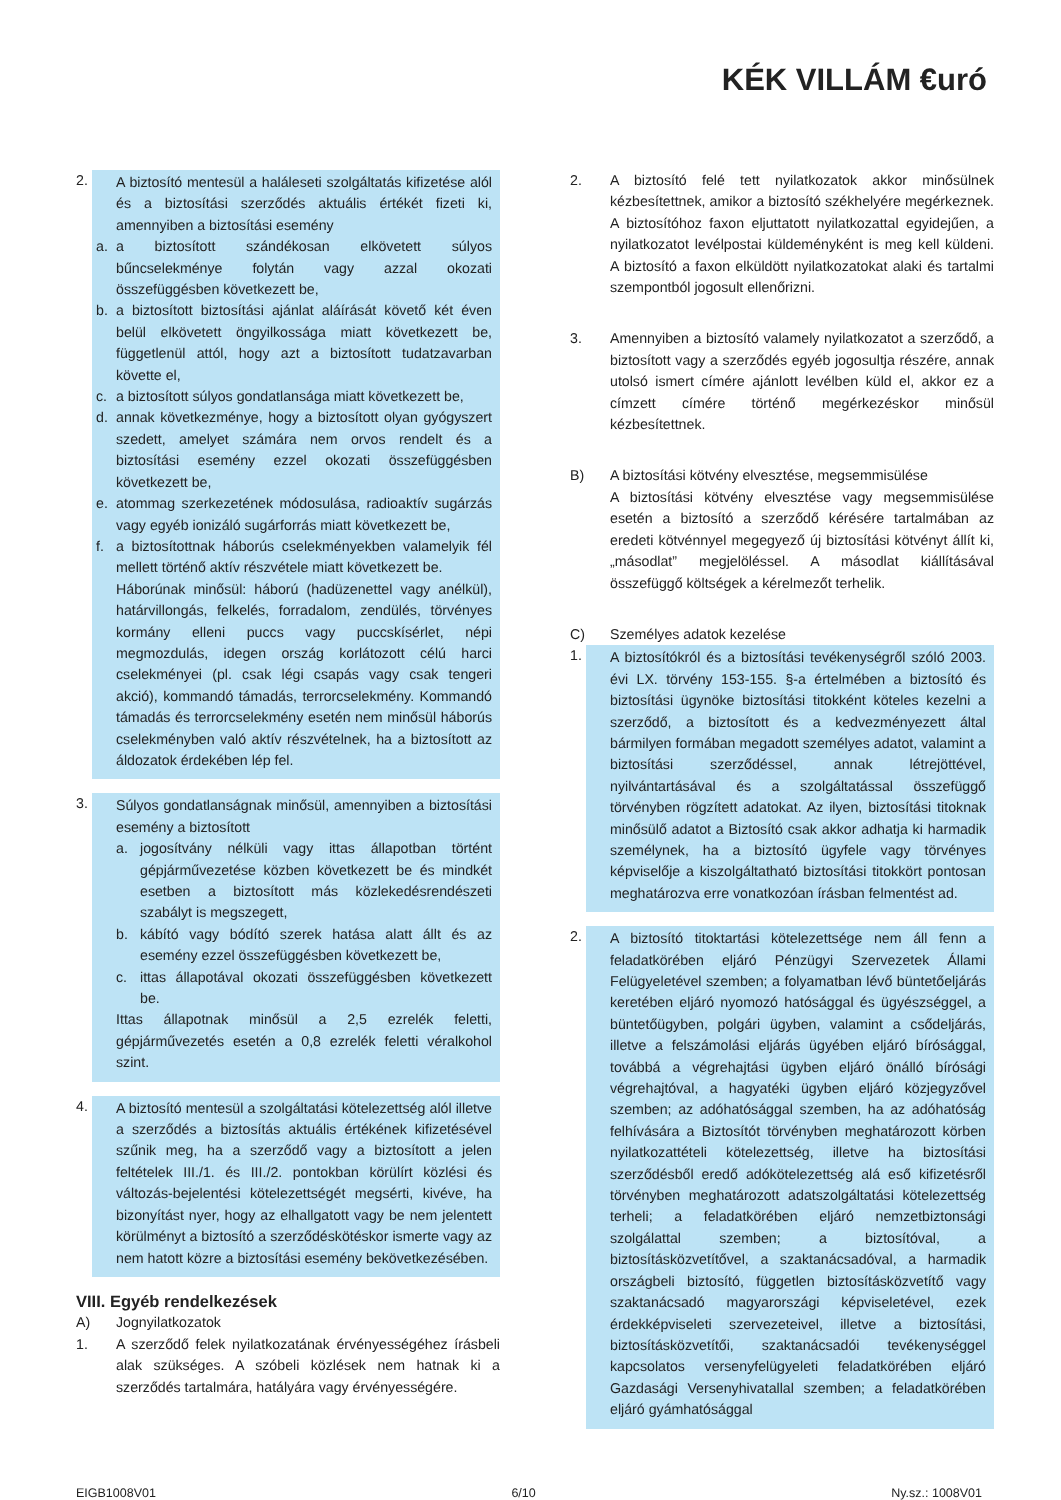KÉK VILLÁM €uró
2. A biztosító mentesül a haláleseti szolgáltatás kifizetése alól és a biztosítási szerződés aktuális értékét fizeti ki, amennyiben a biztosítási esemény
a. a biztosított szándékosan elkövetett súlyos bűncselekménye folytán vagy azzal okozati összefüggésben következett be,
b. a biztosított biztosítási ajánlat aláírását követő két éven belül elkövetett öngyilkossága miatt következett be, függetlenül attól, hogy azt a biztosított tudatzavarban követte el,
c. a biztosított súlyos gondatlansága miatt következett be,
d. annak következménye, hogy a biztosított olyan gyógyszert szedett, amelyet számára nem orvos rendelt és a biztosítási esemény ezzel okozati összefüggésben következett be,
e. atommag szerkezetének módosulása, radioaktív sugárzás vagy egyéb ionizáló sugárforrás miatt következett be,
f. a biztosítottnak háborús cselekményekben valamelyik fél mellett történő aktív részvétele miatt következett be.
Háborúnak minősül: háború (hadüzenettel vagy anélkül), határvillongás, felkelés, forradalom, zendülés, törvényes kormány elleni puccs vagy puccskísérlet, népi megmozdulás, idegen ország korlátozott célú harci cselekményei (pl. csak légi csapás vagy csak tengeri akció), kommandó támadás, terrorcselekmény. Kommandó támadás és terrorcselekmény esetén nem minősül háborús cselekményben való aktív részvételnek, ha a biztosított az áldozatok érdekében lép fel.
3. Súlyos gondatlanságnak minősül, amennyiben a biztosítási esemény a biztosított
a. jogosítvány nélküli vagy ittas állapotban történt gépjárművezetése közben következett be és mindkét esetben a biztosított más közlekedésrendészeti szabályt is megszegett,
b. kábító vagy bódító szerek hatása alatt állt és az esemény ezzel összefüggésben következett be,
c. ittas állapotával okozati összefüggésben következett be.
Ittas állapotnak minősül a 2,5 ezrelék feletti, gépjárművezetés esetén a 0,8 ezrelék feletti véralkohol szint.
4. A biztosító mentesül a szolgáltatási kötelezettség alól illetve a szerződés a biztosítás aktuális értékének kifizetésével szűnik meg, ha a szerződő vagy a biztosított a jelen feltételek III./1. és III./2. pontokban körülírt közlési és változás-bejelentési kötelezettségét megsérti, kivéve, ha bizonyítást nyer, hogy az elhallgatott vagy be nem jelentett körülményt a biztosító a szerződéskötéskor ismerte vagy az nem hatott közre a biztosítási esemény bekövetkezésében.
VIII. Egyéb rendelkezések
A) Jognyilatkozatok
1. A szerződő felek nyilatkozatának érvényességéhez írásbeli alak szükséges. A szóbeli közlések nem hatnak ki a szerződés tartalmára, hatályára vagy érvényességére.
2. A biztosító felé tett nyilatkozatok akkor minősülnek kézbesítettnek, amikor a biztosító székhelyére megérkeznek. A biztosítóhoz faxon eljuttatott nyilatkozattal egyidejűen, a nyilatkozatot levélpostai küldeményként is meg kell küldeni. A biztosító a faxon elküldött nyilatkozatokat alaki és tartalmi szempontból jogosult ellenőrizni.
3. Amennyiben a biztosító valamely nyilatkozatot a szerződő, a biztosított vagy a szerződés egyéb jogosultja részére, annak utolsó ismert címére ajánlott levélben küld el, akkor ez a címzett címére történő megérkezéskor minősül kézbesítettnek.
B) A biztosítási kötvény elvesztése, megsemmisülése
A biztosítási kötvény elvesztése vagy megsemmisülése esetén a biztosító a szerződő kérésére tartalmában az eredeti kötvénnyel megegyező új biztosítási kötvényt állít ki, „másodlat” megjelöléssel. A másodlat kiállításával összefüggő költségek a kérelmezőt terhelik.
C) Személyes adatok kezelése
1. A biztosítókról és a biztosítási tevékenységről szóló 2003. évi LX. törvény 153-155. §-a értelmében a biztosító és biztosítási ügynöke biztosítási titokként köteles kezelni a szerződő, a biztosított és a kedvezményezett által bármilyen formában megadott személyes adatot, valamint a biztosítási szerződéssel, annak létrejöttével, nyilvántartásával és a szolgáltatással összefüggő törvényben rögzített adatokat. Az ilyen, biztosítási titoknak minősülő adatot a Biztosító csak akkor adhatja ki harmadik személynek, ha a biztosító ügyfele vagy törvényes képviselője a kiszolgáltatható biztosítási titokkört pontosan meghatározva erre vonatkozóan írásban felmentést ad.
2. A biztosító titoktartási kötelezettsége nem áll fenn a feladatkörében eljáró Pénzügyi Szervezetek Állami Felügyeletével szemben; a folyamatban lévő büntetőeljárás keretében eljáró nyomozó hatósággal és ügyészséggel, a büntetőügyben, polgári ügyben, valamint a csődeljárás, illetve a felszámolási eljárás ügyében eljáró bírósággal, továbbá a végrehajtási ügyben eljáró önálló bírósági végrehajtóval, a hagyatéki ügyben eljáró közjegyzővel szemben; az adóhatósággal szemben, ha az adóhatóság felhívására a Biztosítót törvényben meghatározott körben nyilatkozattételi kötelezettség, illetve ha biztosítási szerződésből eredő adókötelezettség alá eső kifizetésről törvényben meghatározott adatszolgáltatási kötelezettség terheli; a feladatkörében eljáró nemzetbiztonsági szolgálattal szemben; a biztosítóval, a biztosításközvetítővel, a szaktanácsadóval, a harmadik országbeli biztosító, független biztosításközvetítő vagy szaktanácsadó magyarországi képviseletével, ezek érdekképviseleti szervezeteivel, illetve a biztosítási, biztosításközvetítői, szaktanácsadói tevékenységgel kapcsolatos versenyfelügyeleti feladatkörében eljáró Gazdasági Versenyhivatallal szemben; a feladatkörében eljáró gyámhatósággal
EIGB1008V01 6/10 Ny.sz.: 1008V01